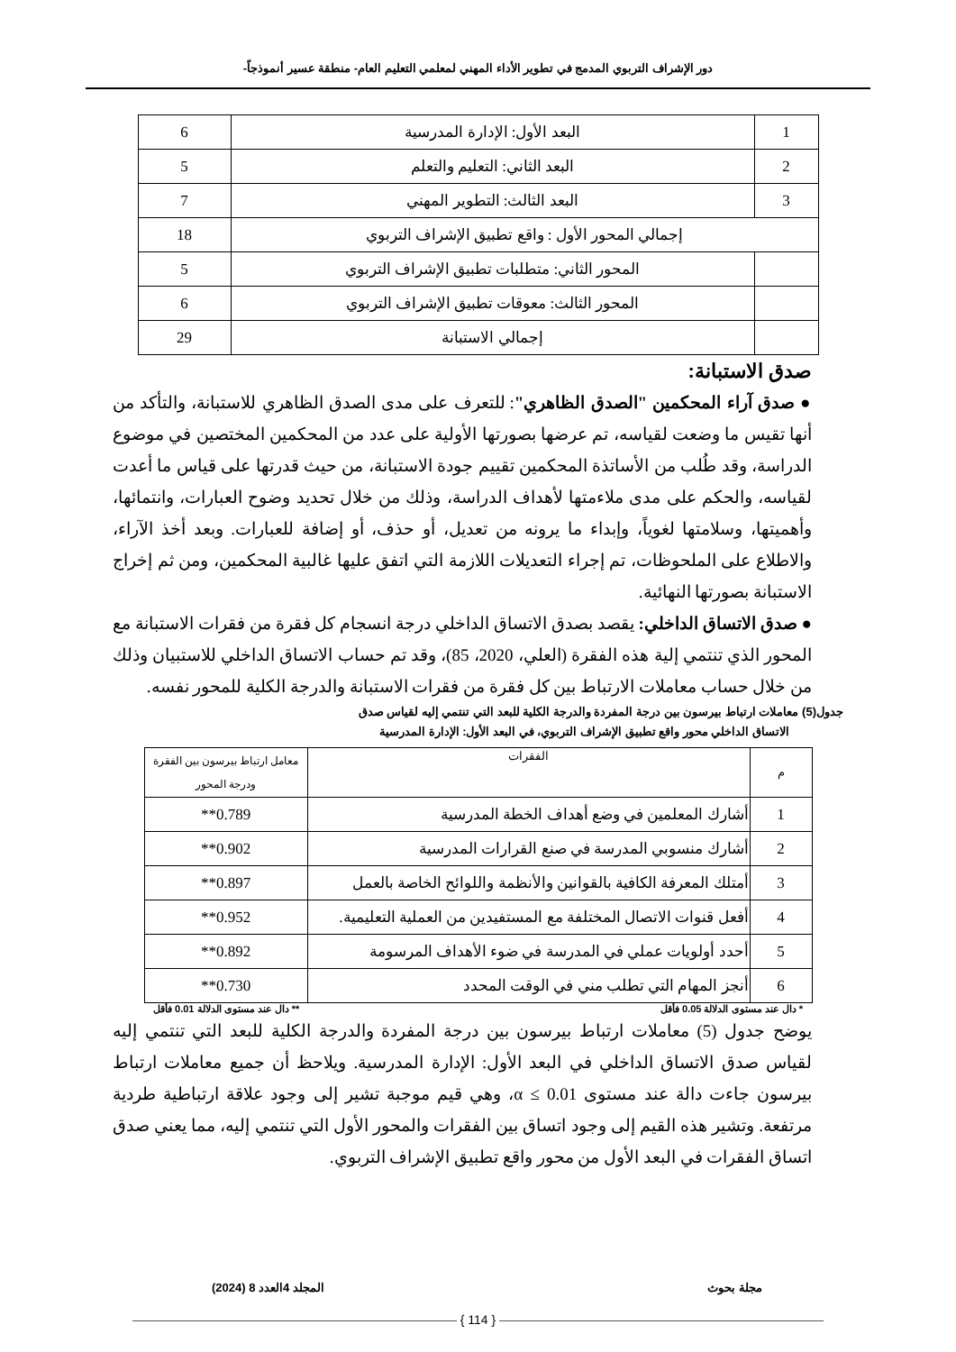دور الإشراف التربوي المدمج في تطوير الأداء المهني لمعلمي التعليم العام- منطقة عسير أنموذجاً-
| 1 | البعد الأول: الإدارة المدرسية | 6 |
| 2 | البعد الثاني: التعليم والتعلم | 5 |
| 3 | البعد الثالث: التطوير المهني | 7 |
| إجمالي المحور الأول : واقع تطبيق الإشراف التربوي | | 18 |
| | المحور الثاني: متطلبات تطبيق الإشراف التربوي | 5 |
| | المحور الثالث: معوقات تطبيق الإشراف التربوي | 6 |
| | إجمالي الاستبانة | 29 |
صدق الاستبانة:
● صدق آراء المحكمين "الصدق الظاهري": للتعرف على مدى الصدق الظاهري للاستبانة، والتأكد من أنها تقيس ما وضعت لقياسه، تم عرضها بصورتها الأولية على عدد من المحكمين المختصين في موضوع الدراسة، وقد طُلب من الأساتذة المحكمين تقييم جودة الاستبانة، من حيث قدرتها على قياس ما أعدت لقياسه، والحكم على مدى ملاءمتها لأهداف الدراسة، وذلك من خلال تحديد وضوح العبارات، وانتمائها، وأهميتها، وسلامتها لغوياً، وإبداء ما يرونه من تعديل، أو حذف، أو إضافة للعبارات. وبعد أخذ الآراء، والاطلاع على الملحوظات، تم إجراء التعديلات اللازمة التي اتفق عليها غالبية المحكمين، ومن ثم إخراج الاستبانة بصورتها النهائية.
● صدق الاتساق الداخلي: يقصد بصدق الاتساق الداخلي درجة انسجام كل فقرة من فقرات الاستبانة مع المحور الذي تنتمي إلية هذه الفقرة (العلي، 2020، 85)، وقد تم حساب الاتساق الداخلي للاستبيان وذلك من خلال حساب معاملات الارتباط بين كل فقرة من فقرات الاستبانة والدرجة الكلية للمحور نفسه.
جدول(5) معاملات ارتباط بيرسون بين درجة المفردة والدرجة الكلية للبعد التي تنتمي إليه لقياس صدق
الاتساق الداخلي محور واقع تطبيق الإشراف التربوي، في البعد الأول: الإدارة المدرسية
| م | الفقرات | معامل ارتباط بيرسون بين الفقرة ودرجة المحور |
| --- | --- | --- |
| 1 | أشارك المعلمين في وضع أهداف الخطة المدرسية | 0.789** |
| 2 | أشارك منسوبي المدرسة في صنع القرارات المدرسية | 0.902** |
| 3 | أمتلك المعرفة الكافية بالقوانين والأنظمة واللوائح الخاصة بالعمل | 0.897** |
| 4 | أفعل قنوات الاتصال المختلفة مع المستفيدين من العملية التعليمية. | 0.952** |
| 5 | أحدد أولويات عملي في المدرسة في ضوء الأهداف المرسومة | 0.892** |
| 6 | أنجز المهام التي تطلب مني في الوقت المحدد | 0.730** |
* دال عند مستوى الدلالة 0.05 فأقل ** دال عند مستوى الدلالة 0.01 فأقل
يوضح جدول (5) معاملات ارتباط بيرسون بين درجة المفردة والدرجة الكلية للبعد التي تنتمي إليه لقياس صدق الاتساق الداخلي في البعد الأول: الإدارة المدرسية. ويلاحظ أن جميع معاملات ارتباط بيرسون جاءت دالة عند مستوى α ≤ 0.01، وهي قيم موجبة تشير إلى وجود علاقة ارتباطية طردية مرتفعة. وتشير هذه القيم إلى وجود اتساق بين الفقرات والمحور الأول التي تنتمي إليه، مما يعني صدق اتساق الفقرات في البعد الأول من محور واقع تطبيق الإشراف التربوي.
مجلة بحوث المجلد 4العدد 8 (2024)
{ 114 }